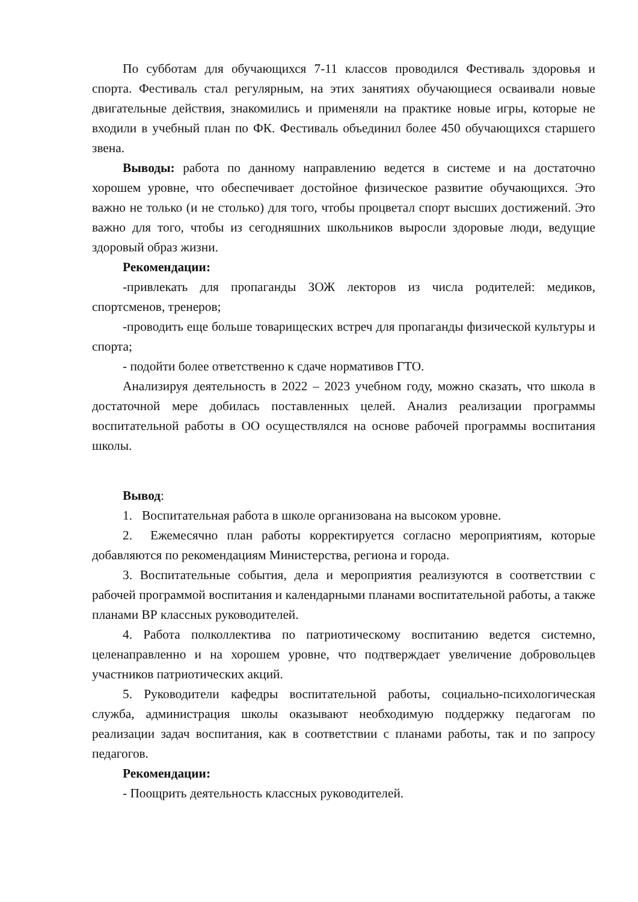По субботам для обучающихся 7-11 классов проводился Фестиваль здоровья и спорта. Фестиваль стал регулярным, на этих занятиях обучающиеся осваивали новые двигательные действия, знакомились и применяли на практике новые игры, которые не входили в учебный план по ФК. Фестиваль объединил более 450 обучающихся старшего звена.
Выводы: работа по данному направлению ведется в системе и на достаточно хорошем уровне, что обеспечивает достойное физическое развитие обучающихся. Это важно не только (и не столько) для того, чтобы процветал спорт высших достижений. Это важно для того, чтобы из сегодняшних школьников выросли здоровые люди, ведущие здоровый образ жизни.
Рекомендации:
-привлекать для пропаганды ЗОЖ лекторов из числа родителей: медиков, спортсменов, тренеров;
-проводить еще больше товарищеских встреч для пропаганды физической культуры и спорта;
- подойти более ответственно к сдаче нормативов ГТО.
Анализируя деятельность в 2022 – 2023 учебном году, можно сказать, что школа в достаточной мере добилась поставленных целей. Анализ реализации программы воспитательной работы в ОО осуществлялся на основе рабочей программы воспитания школы.
Вывод:
1. Воспитательная работа в школе организована на высоком уровне.
2. Ежемесячно план работы корректируется согласно мероприятиям, которые добавляются по рекомендациям Министерства, региона и города.
3. Воспитательные события, дела и мероприятия реализуются в соответствии с рабочей программой воспитания и календарными планами воспитательной работы, а также планами ВР классных руководителей.
4. Работа полколлектива по патриотическому воспитанию ведется системно, целенаправленно и на хорошем уровне, что подтверждает увеличение добровольцев участников патриотических акций.
5. Руководители кафедры воспитательной работы, социально-психологическая служба, администрация школы оказывают необходимую поддержку педагогам по реализации задач воспитания, как в соответствии с планами работы, так и по запросу педагогов.
Рекомендации:
- Поощрить деятельность классных руководителей.